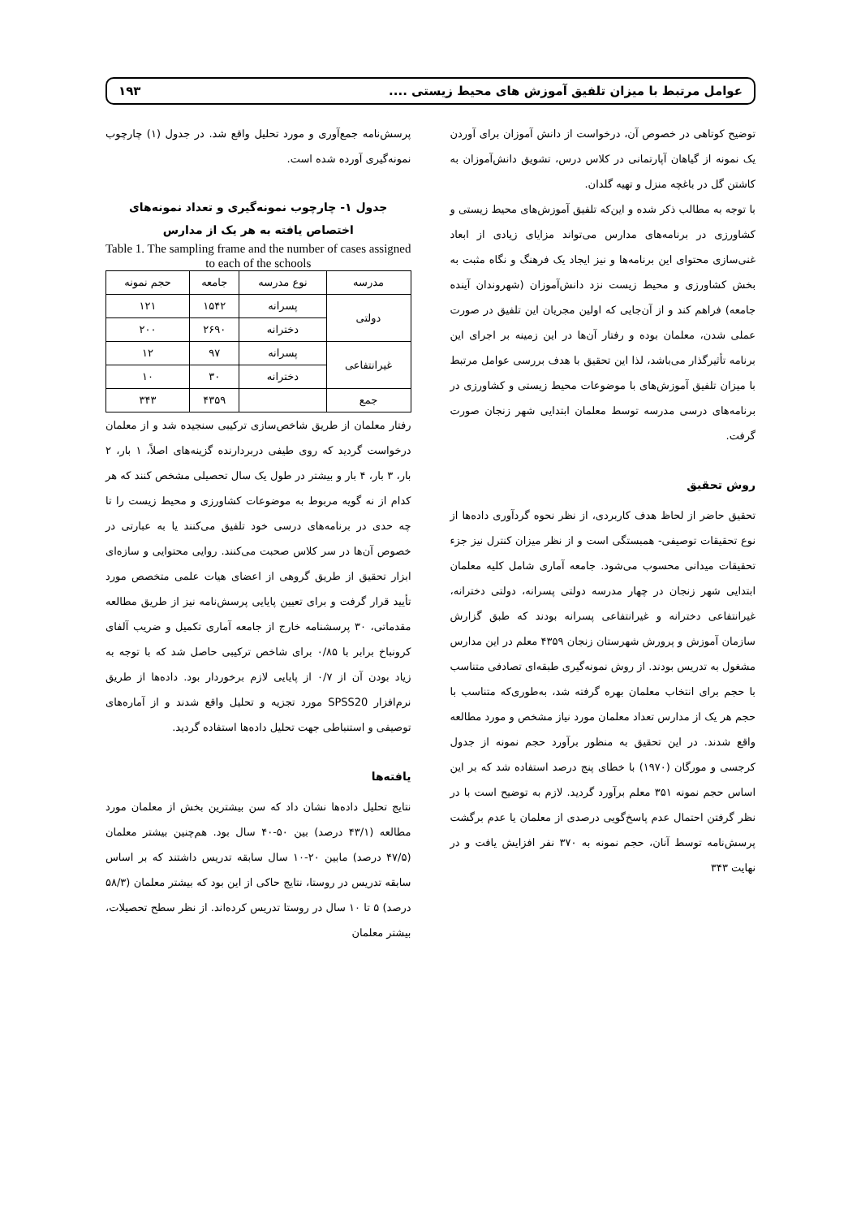عوامل مرتبط با میزان تلفیق آموزش های محیط زیستی .... ۱۹۳
توضیح کوتاهی در خصوص آن، درخواست از دانش آموزان برای آوردن یک نمونه از گیاهان آپارتمانی در کلاس درس، تشویق دانش‌آموزان به کاشتن گل در باغچه منزل و تهیه گلدان.
با توجه به مطالب ذکر شده و این‌که تلفیق آموزش‌های محیط زیستی و کشاورزی در برنامه‌های مدارس می‌تواند مزایای زیادی از ابعاد غنی‌سازی محتوای این برنامه‌ها و نیز ایجاد یک فرهنگ و نگاه مثبت به بخش کشاورزی و محیط زیست نزد دانش‌آموزان (شهروندان آینده جامعه) فراهم کند و از آن‌جایی که اولین مجریان این تلفیق در صورت عملی شدن، معلمان بوده و رفتار آن‌ها در این زمینه بر اجرای این برنامه تأثیرگذار می‌باشد، لذا این تحقیق با هدف بررسی عوامل مرتبط با میزان تلفیق آموزش‌های با موضوعات محیط زیستی و کشاورزی در برنامه‌های درسی مدرسه توسط معلمان ابتدایی شهر زنجان صورت گرفت.
روش تحقیق
تحقیق حاضر از لحاظ هدف کاربردی، از نظر نحوه گردآوری داده‌ها از نوع تحقیقات توصیفی- همبستگی است و از نظر میزان کنترل نیز جزء تحقیقات میدانی محسوب می‌شود. جامعه آماری شامل کلیه معلمان ابتدایی شهر زنجان در چهار مدرسه دولتی پسرانه، دولتی دخترانه، غیرانتفاعی دخترانه و غیرانتفاعی پسرانه بودند که طبق گزارش سازمان آموزش و پرورش شهرستان زنجان ۴۳۵۹ معلم در این مدارس مشغول به تدریس بودند. از روش نمونه‌گیری طبقه‌ای تصادفی متناسب با حجم برای انتخاب معلمان بهره گرفته شد، به‌طوری‌که متناسب با حجم هر یک از مدارس تعداد معلمان مورد نیاز مشخص و مورد مطالعه واقع شدند. در این تحقیق به منظور برآورد حجم نمونه از جدول کرجسی و مورگان (۱۹۷۰) با خطای پنج درصد استفاده شد که بر این اساس حجم نمونه ۳۵۱ معلم برآورد گردید. لازم به توضیح است با در نظر گرفتن احتمال عدم پاسخ‌گویی درصدی از معلمان یا عدم برگشت پرسش‌نامه توسط آنان، حجم نمونه به ۳۷۰ نفر افزایش یافت و در نهایت ۳۴۳
پرسش‌نامه جمع‌آوری و مورد تحلیل واقع شد. در جدول (۱) چارچوب نمونه‌گیری آورده شده است.
جدول ۱- چارچوب نمونه‌گیری و تعداد نمونه‌های اختصاص یافته به هر یک از مدارس
Table 1. The sampling frame and the number of cases assigned to each of the schools
| مدرسه | نوع مدرسه | جامعه | حجم نمونه |
| --- | --- | --- | --- |
| دولتی | پسرانه | ۱۵۴۲ | ۱۲۱ |
| | دخترانه | ۲۶۹۰ | ۲۰۰ |
| غیرانتفاعی | پسرانه | ۹۷ | ۱۲ |
| | دخترانه | ۳۰ | ۱۰ |
| جمع | | ۴۳۵۹ | ۳۴۳ |
رفتار معلمان از طریق شاخص‌سازی ترکیبی سنجیده شد و از معلمان درخواست گردید که روی طیفی دربردارنده گزینه‌های اصلاً، ۱ بار، ۲ بار، ۳ بار، ۴ بار و بیشتر در طول یک سال تحصیلی مشخص کنند که هر کدام از نه گویه مربوط به موضوعات کشاورزی و محیط زیست را تا چه حدی در برنامه‌های درسی خود تلفیق می‌کنند یا به عبارتی در خصوص آن‌ها در سر کلاس صحبت می‌کنند. روایی محتوایی و سازه‌ای ابزار تحقیق از طریق گروهی از اعضای هیات علمی متخصص مورد تأیید قرار گرفت و برای تعیین پایایی پرسش‌نامه نیز از طریق مطالعه مقدماتی، ۳۰ پرسشنامه خارج از جامعه آماری تکمیل و ضریب آلفای کرونباخ برابر با ۰/۸۵ برای شاخص ترکیبی حاصل شد که با توجه به زیاد بودن آن از ۰/۷ از پایایی لازم برخوردار بود. داده‌ها از طریق نرم‌افزار SPSS20 مورد تجزیه و تحلیل واقع شدند و از آماره‌های توصیفی و استنباطی جهت تحلیل داده‌ها استفاده گردید.
یافته‌ها
نتایج تحلیل داده‌ها نشان داد که سن بیشترین بخش از معلمان مورد مطالعه (۴۳/۱ درصد) بین ۵۰-۴۰ سال بود. هم‌چنین بیشتر معلمان (۴۷/۵ درصد) مابین ۲۰-۱۰ سال سابقه تدریس داشتند که بر اساس سابقه تدریس در روستا، نتایج حاکی از این بود که بیشتر معلمان (۵۸/۳ درصد) ۵ تا ۱۰ سال در روستا تدریس کرده‌اند. از نظر سطح تحصیلات، بیشتر معلمان